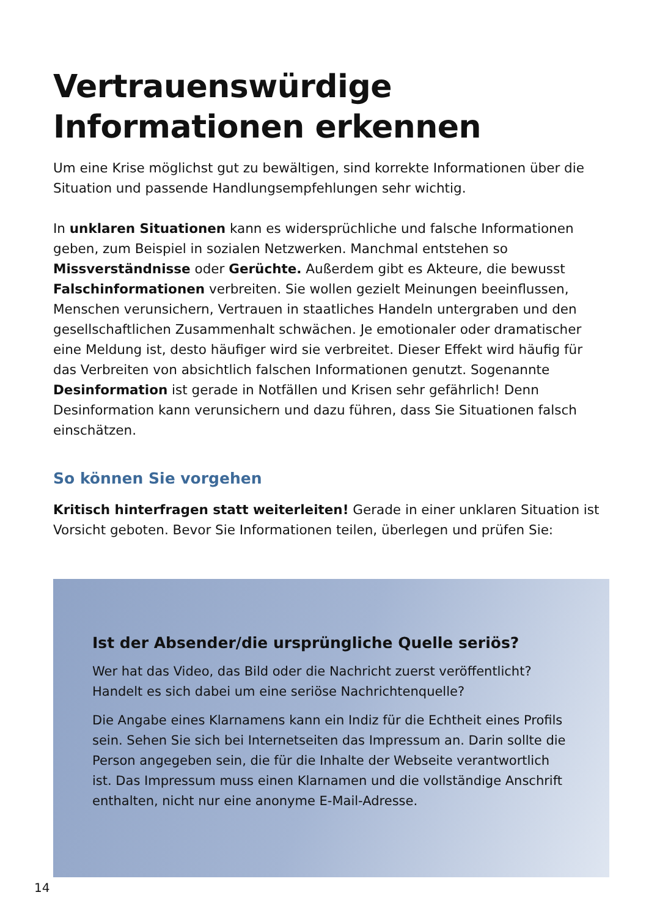Vertrauenswürdige
Informationen erkennen
Um eine Krise möglichst gut zu bewältigen, sind korrekte Informationen über die Situation und passende Handlungsempfehlungen sehr wichtig.
In unklaren Situationen kann es widersprüchliche und falsche Informationen geben, zum Beispiel in sozialen Netzwerken. Manchmal entstehen so Missverständnisse oder Gerüchte. Außerdem gibt es Akteure, die bewusst Falschinformationen verbreiten. Sie wollen gezielt Meinungen beeinflussen, Menschen verunsichern, Vertrauen in staatliches Handeln untergraben und den gesellschaftlichen Zusammenhalt schwächen. Je emotionaler oder dramatischer eine Meldung ist, desto häufiger wird sie verbreitet. Dieser Effekt wird häufig für das Verbreiten von absichtlich falschen Informationen genutzt. Sogenannte Desinformation ist gerade in Notfällen und Krisen sehr gefährlich! Denn Desinformation kann verunsichern und dazu führen, dass Sie Situationen falsch einschätzen.
So können Sie vorgehen
Kritisch hinterfragen statt weiterleiten! Gerade in einer unklaren Situation ist Vorsicht geboten. Bevor Sie Informationen teilen, überlegen und prüfen Sie:
Ist der Absender/die ursprüngliche Quelle seriös?
Wer hat das Video, das Bild oder die Nachricht zuerst veröffentlicht? Handelt es sich dabei um eine seriöse Nachrichtenquelle?
Die Angabe eines Klarnamens kann ein Indiz für die Echtheit eines Profils sein. Sehen Sie sich bei Internetseiten das Impressum an. Darin sollte die Person angegeben sein, die für die Inhalte der Webseite verantwortlich ist. Das Impressum muss einen Klarnamen und die vollständige Anschrift enthalten, nicht nur eine anonyme E-Mail-Adresse.
14